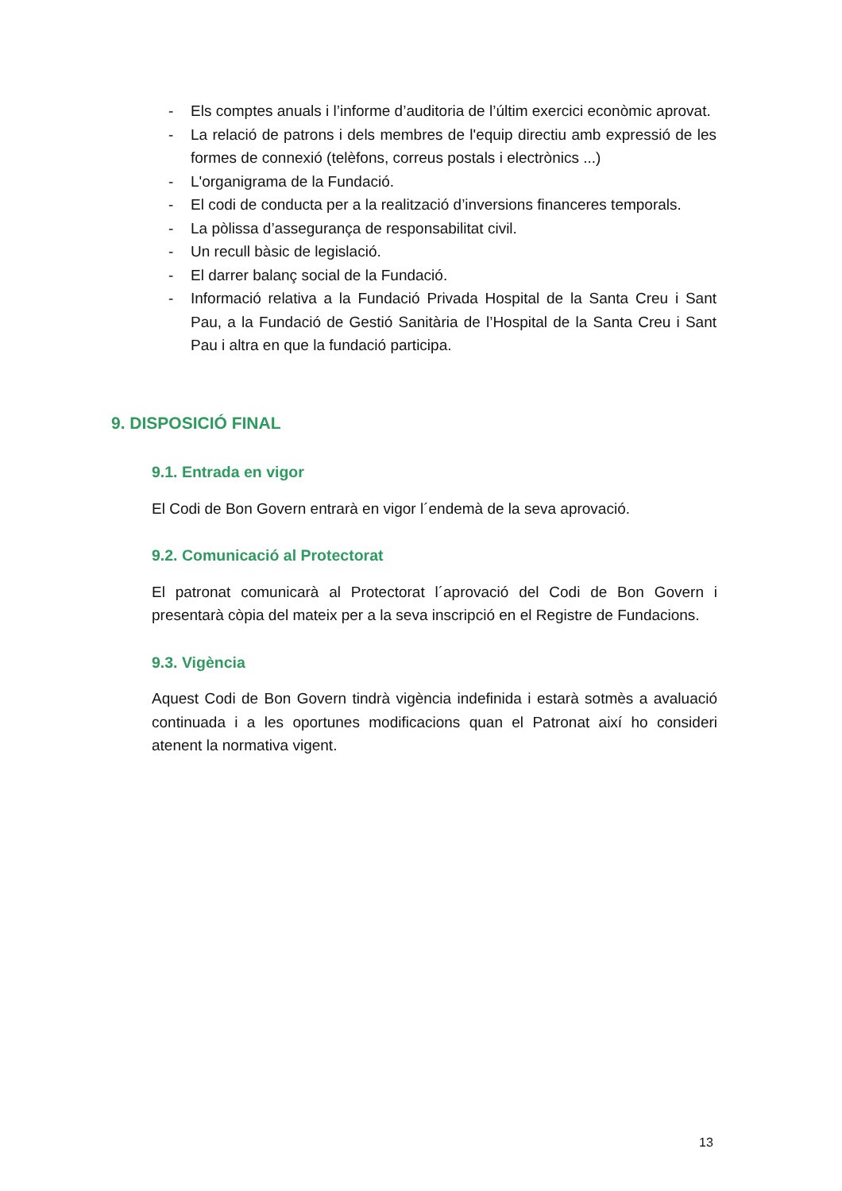- Els comptes anuals i l’informe d’auditoria de l’últim exercici econòmic aprovat.
- La relació de patrons i dels membres de l'equip directiu amb expressió de les formes de connexió (telèfons, correus postals i electrònics ...)
- L'organigrama de la Fundació.
- El codi de conducta per a la realització d’inversions financeres temporals.
- La pòlissa d’assegurança de responsabilitat civil.
- Un recull bàsic de legislació.
- El darrer balanç social de la Fundació.
- Informació relativa a la Fundació Privada Hospital de la Santa Creu i Sant Pau, a la Fundació de Gestió Sanitària de l’Hospital de la Santa Creu i Sant Pau i altra en que la fundació participa.
9. DISPOSICIÓ FINAL
9.1. Entrada en vigor
El Codi de Bon Govern entrarà en vigor l´endemà de la seva aprovació.
9.2. Comunicació al Protectorat
El patronat comunicarà al Protectorat l´aprovació del Codi de Bon Govern i presentarà còpia del mateix per a la seva inscripció en el Registre de Fundacions.
9.3. Vigència
Aquest Codi de Bon Govern tindrà vigència indefinida i estarà sotmès a avaluació continuada i a les oportunes modificacions quan el Patronat així ho consideri atenent la normativa vigent.
13